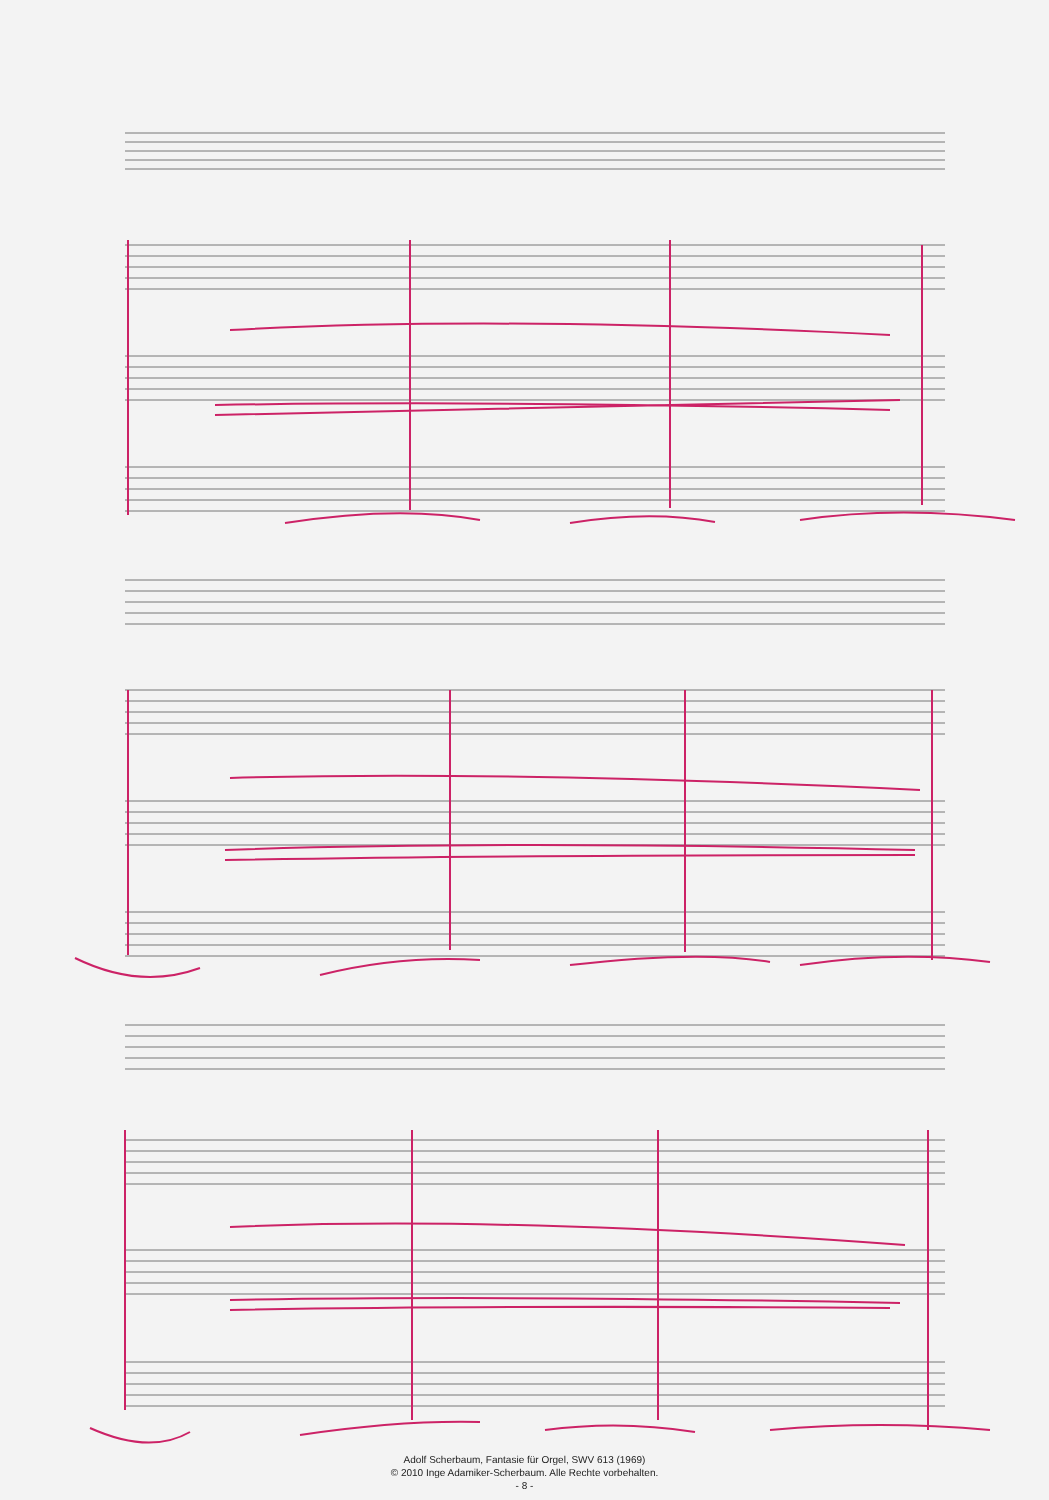Adolf Scherbaum, Fantasie für Orgel, SWV 613 (1969)
© 2010 Inge Adamiker-Scherbaum. Alle Rechte vorbehalten.
- 8 -